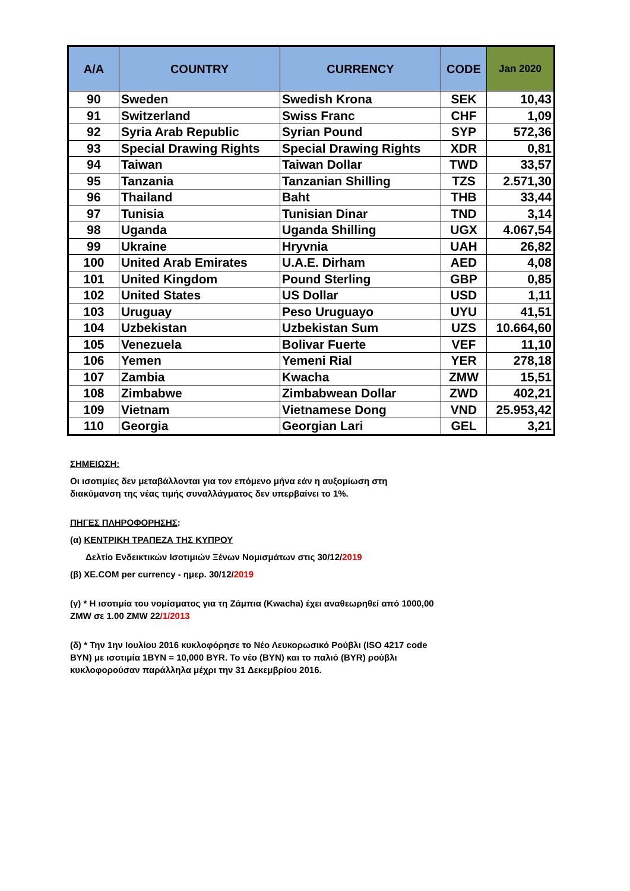| A/A | COUNTRY | CURRENCY | CODE | Jan 2020 |
| --- | --- | --- | --- | --- |
| 90 | Sweden | Swedish Krona | SEK | 10,43 |
| 91 | Switzerland | Swiss Franc | CHF | 1,09 |
| 92 | Syria Arab Republic | Syrian Pound | SYP | 572,36 |
| 93 | Special Drawing Rights | Special Drawing Rights | XDR | 0,81 |
| 94 | Taiwan | Taiwan Dollar | TWD | 33,57 |
| 95 | Tanzania | Tanzanian Shilling | TZS | 2.571,30 |
| 96 | Thailand | Baht | THB | 33,44 |
| 97 | Tunisia | Tunisian Dinar | TND | 3,14 |
| 98 | Uganda | Uganda Shilling | UGX | 4.067,54 |
| 99 | Ukraine | Hryvnia | UAH | 26,82 |
| 100 | United Arab Emirates | U.A.E. Dirham | AED | 4,08 |
| 101 | United Kingdom | Pound Sterling | GBP | 0,85 |
| 102 | United States | US Dollar | USD | 1,11 |
| 103 | Uruguay | Peso Uruguayo | UYU | 41,51 |
| 104 | Uzbekistan | Uzbekistan Sum | UZS | 10.664,60 |
| 105 | Venezuela | Bolivar Fuerte | VEF | 11,10 |
| 106 | Yemen | Yemeni Rial | YER | 278,18 |
| 107 | Zambia | Kwacha | ZMW | 15,51 |
| 108 | Zimbabwe | Zimbabwean Dollar | ZWD | 402,21 |
| 109 | Vietnam | Vietnamese Dong | VND | 25.953,42 |
| 110 | Georgia | Georgian Lari | GEL | 3,21 |
ΣΗΜΕΙΩΣΗ:
Οι ισοτιμίες δεν μεταβάλλονται για τον επόμενο μήνα εάν η αυξομίωση στη διακύμανση της νέας τιμής συναλλάγματος δεν υπερβαίνει το 1%.
ΠΗΓΕΣ ΠΛΗΡΟΦΟΡΗΣΗΣ:
(α) ΚΕΝΤΡΙΚΗ ΤΡΑΠΕΖΑ ΤΗΣ ΚΥΠΡΟΥ
Δελτίο Ενδεικτικών Ισοτιμιών Ξένων Νομισμάτων στις 30/12/2019
(β) XE.COM per currency - ημερ. 30/12/2019
(γ) * Η ισοτιμία του νομίσματος για τη Ζάμπια (Kwacha) έχει αναθεωρηθεί από 1000,00 ZMW σε 1.00 ZMW 22/1/2013
(δ) * Την 1ην Ιουλίου 2016 κυκλοφόρησε το Νέο Λευκορωσικό Ρούβλι (ISO 4217 code BYN) με ισοτιμία 1BYN = 10,000 BYR. Το νέο (BYN) και το παλιό (BYR) ρούβλι κυκλοφορούσαν παράλληλα μέχρι την 31 Δεκεμβρίου 2016.